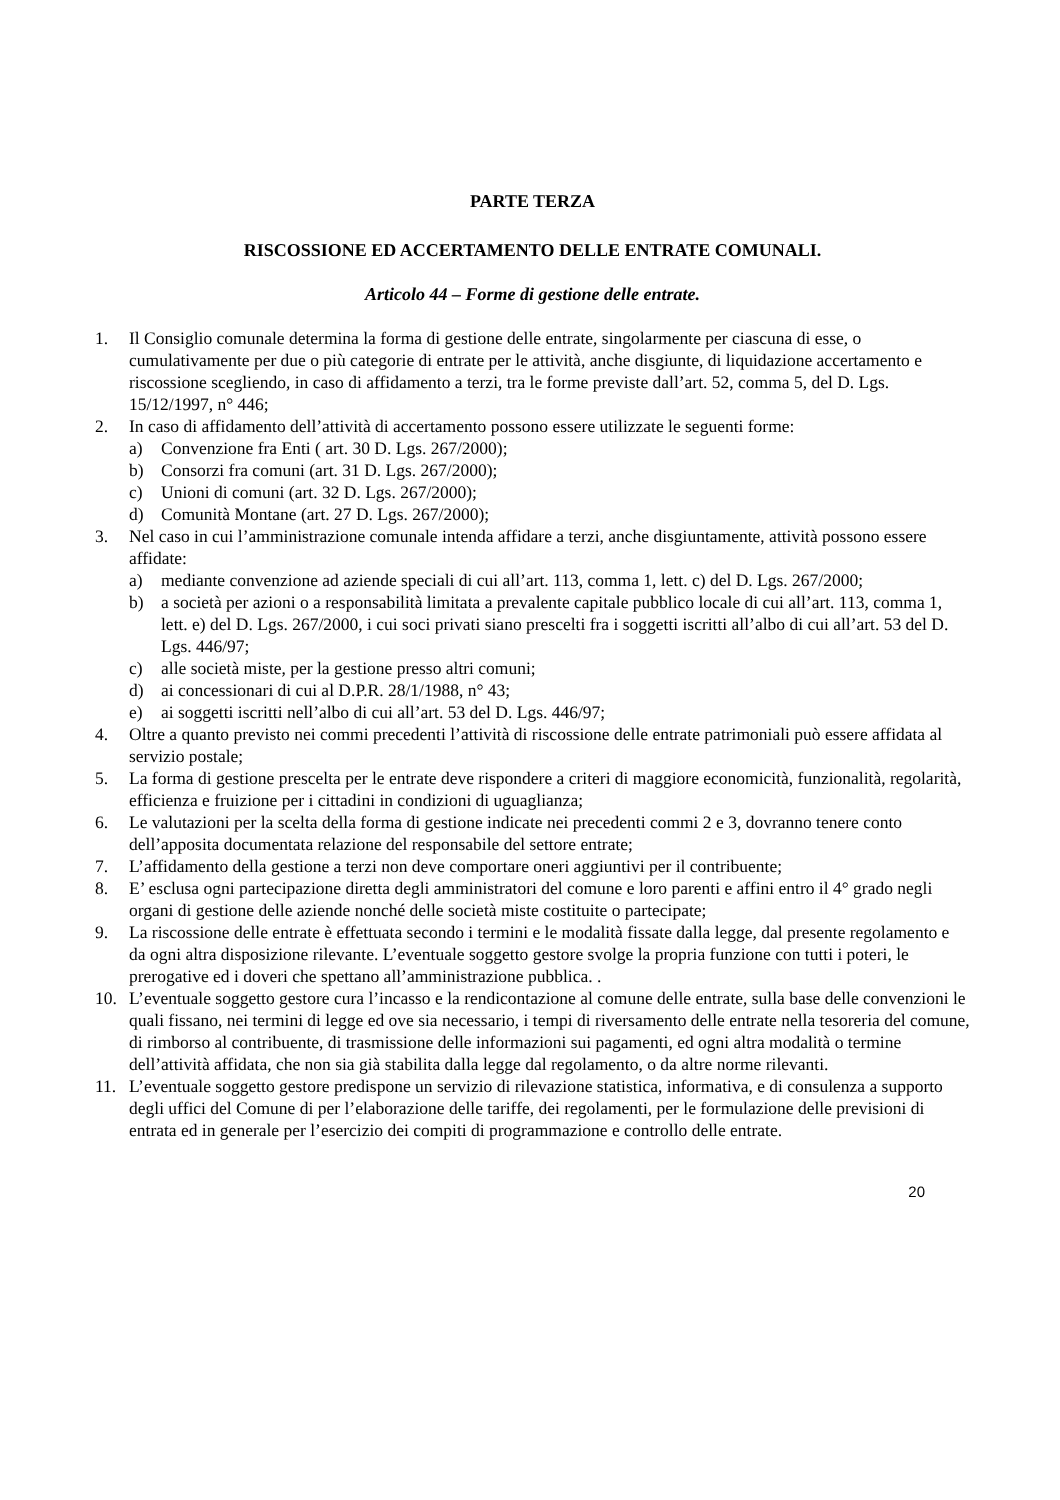PARTE TERZA
RISCOSSIONE ED ACCERTAMENTO DELLE ENTRATE COMUNALI.
Articolo 44 – Forme di gestione delle entrate.
1. Il Consiglio comunale determina la forma di gestione delle entrate, singolarmente per ciascuna di esse, o cumulativamente per due o più categorie di entrate per le attività, anche disgiunte, di liquidazione accertamento e riscossione scegliendo, in caso di affidamento a terzi, tra le forme previste dall’art. 52, comma 5, del D. Lgs. 15/12/1997, n° 446;
2. In caso di affidamento dell’attività di accertamento possono essere utilizzate le seguenti forme:
a) Convenzione fra Enti ( art. 30 D. Lgs. 267/2000);
b) Consorzi fra comuni (art. 31 D. Lgs. 267/2000);
c) Unioni di comuni (art. 32 D. Lgs. 267/2000);
d) Comunità Montane (art. 27 D. Lgs. 267/2000);
3. Nel caso in cui l’amministrazione comunale intenda affidare a terzi, anche disgiuntamente, attività possono essere affidate:
a) mediante convenzione ad aziende speciali di cui all’art. 113, comma 1, lett. c) del D. Lgs. 267/2000;
b) a società per azioni o a responsabilità limitata a prevalente capitale pubblico locale di cui all’art. 113, comma 1, lett. e) del D. Lgs. 267/2000, i cui soci privati siano prescelti fra i soggetti iscritti all’albo di cui all’art. 53 del D. Lgs. 446/97;
c) alle società miste, per la gestione presso altri comuni;
d) ai concessionari di cui al D.P.R. 28/1/1988, n° 43;
e) ai soggetti iscritti nell’albo di cui all’art. 53 del D. Lgs. 446/97;
4. Oltre a quanto previsto nei commi precedenti l’attività di riscossione delle entrate patrimoniali può essere affidata al servizio postale;
5. La forma di gestione prescelta per le entrate deve rispondere a criteri di maggiore economicità, funzionalità, regolarità, efficienza e fruizione per i cittadini in condizioni di uguaglianza;
6. Le valutazioni per la scelta della forma di gestione indicate nei precedenti commi 2 e 3, dovranno tenere conto dell’apposita documentata relazione del responsabile del settore entrate;
7. L’affidamento della gestione a terzi non deve comportare oneri aggiuntivi per il contribuente;
8. E’ esclusa ogni partecipazione diretta degli amministratori del comune e loro parenti e affini entro il 4° grado negli organi di gestione delle aziende nonché delle società miste costituite o partecipate;
9. La riscossione delle entrate è effettuata secondo i termini e le modalità fissate dalla legge, dal presente regolamento e da ogni altra disposizione rilevante. L’eventuale soggetto gestore svolge la propria funzione con tutti i poteri, le prerogative ed i doveri che spettano all’amministrazione pubblica. .
10. L’eventuale soggetto gestore cura l’incasso e la rendicontazione al comune delle entrate, sulla base delle convenzioni le quali fissano, nei termini di legge ed ove sia necessario, i tempi di riversamento delle entrate nella tesoreria del comune, di rimborso al contribuente, di trasmissione delle informazioni sui pagamenti, ed ogni altra modalità o termine dell’attività affidata, che non sia già stabilita dalla legge dal regolamento, o da altre norme rilevanti.
11. L’eventuale soggetto gestore predispone un servizio di rilevazione statistica, informativa, e di consulenza a supporto degli uffici del Comune di per l’elaborazione delle tariffe, dei regolamenti, per le formulazione delle previsioni di entrata ed in generale per l’esercizio dei compiti di programmazione e controllo delle entrate.
20